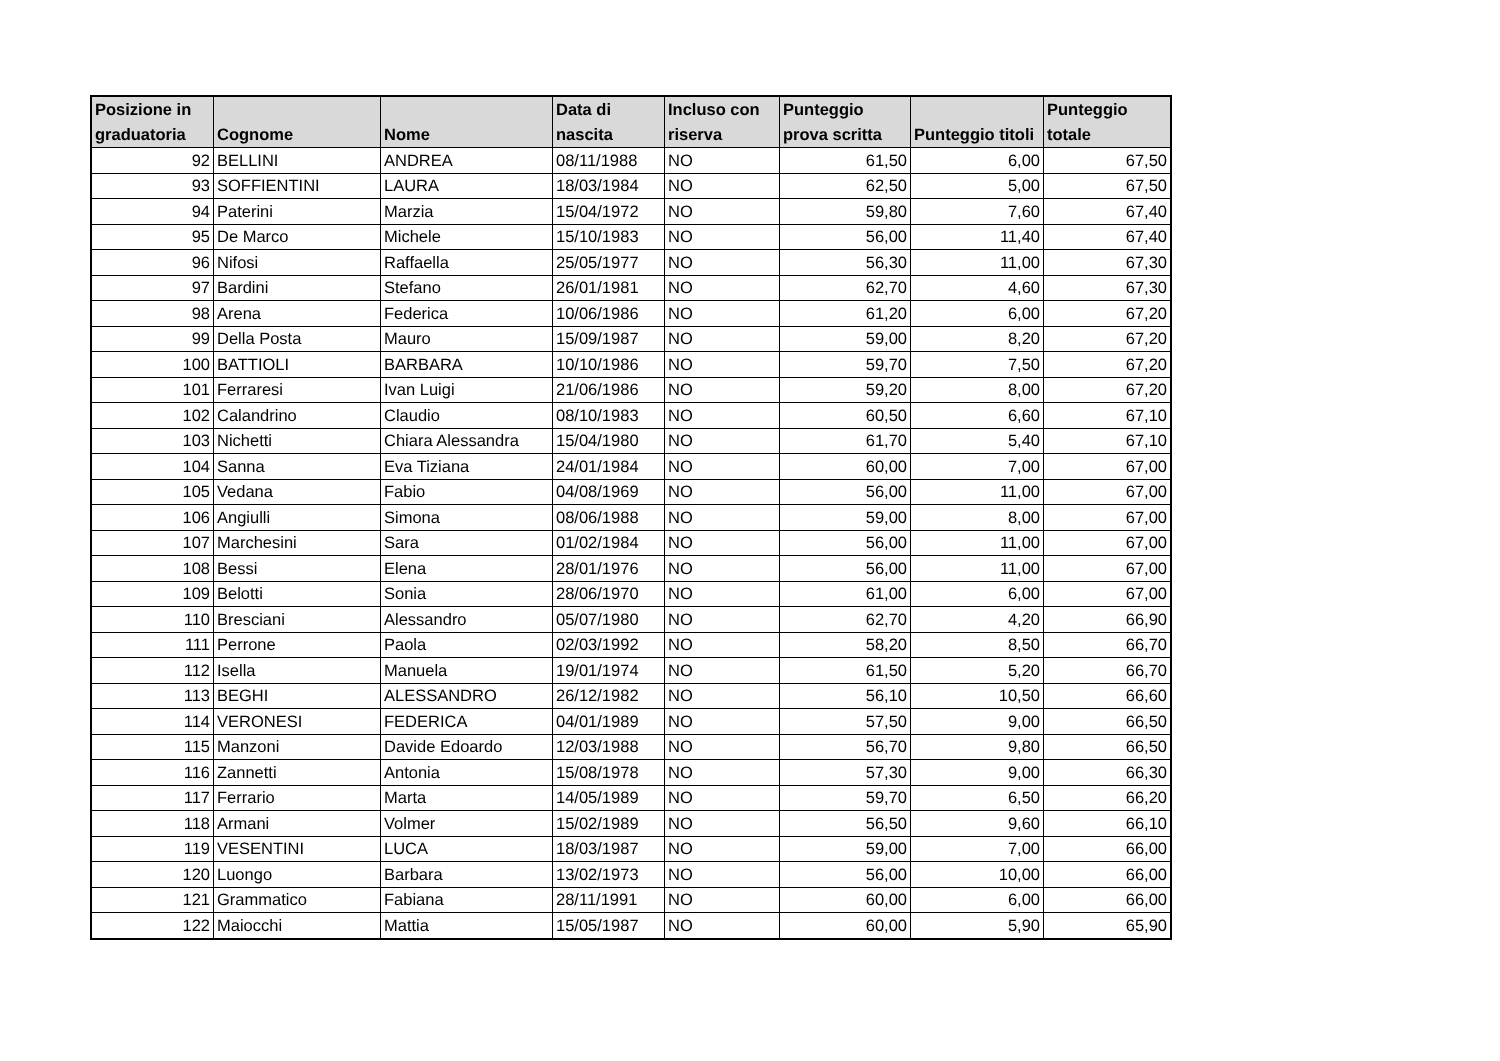| Posizione in graduatoria | Cognome | Nome | Data di nascita | Incluso con riserva | Punteggio prova scritta | Punteggio titoli | Punteggio totale |
| --- | --- | --- | --- | --- | --- | --- | --- |
| 92 | BELLINI | ANDREA | 08/11/1988 | NO | 61,50 | 6,00 | 67,50 |
| 93 | SOFFIENTINI | LAURA | 18/03/1984 | NO | 62,50 | 5,00 | 67,50 |
| 94 | Paterini | Marzia | 15/04/1972 | NO | 59,80 | 7,60 | 67,40 |
| 95 | De Marco | Michele | 15/10/1983 | NO | 56,00 | 11,40 | 67,40 |
| 96 | Nifosi | Raffaella | 25/05/1977 | NO | 56,30 | 11,00 | 67,30 |
| 97 | Bardini | Stefano | 26/01/1981 | NO | 62,70 | 4,60 | 67,30 |
| 98 | Arena | Federica | 10/06/1986 | NO | 61,20 | 6,00 | 67,20 |
| 99 | Della Posta | Mauro | 15/09/1987 | NO | 59,00 | 8,20 | 67,20 |
| 100 | BATTIOLI | BARBARA | 10/10/1986 | NO | 59,70 | 7,50 | 67,20 |
| 101 | Ferraresi | Ivan Luigi | 21/06/1986 | NO | 59,20 | 8,00 | 67,20 |
| 102 | Calandrino | Claudio | 08/10/1983 | NO | 60,50 | 6,60 | 67,10 |
| 103 | Nichetti | Chiara Alessandra | 15/04/1980 | NO | 61,70 | 5,40 | 67,10 |
| 104 | Sanna | Eva Tiziana | 24/01/1984 | NO | 60,00 | 7,00 | 67,00 |
| 105 | Vedana | Fabio | 04/08/1969 | NO | 56,00 | 11,00 | 67,00 |
| 106 | Angiulli | Simona | 08/06/1988 | NO | 59,00 | 8,00 | 67,00 |
| 107 | Marchesini | Sara | 01/02/1984 | NO | 56,00 | 11,00 | 67,00 |
| 108 | Bessi | Elena | 28/01/1976 | NO | 56,00 | 11,00 | 67,00 |
| 109 | Belotti | Sonia | 28/06/1970 | NO | 61,00 | 6,00 | 67,00 |
| 110 | Bresciani | Alessandro | 05/07/1980 | NO | 62,70 | 4,20 | 66,90 |
| 111 | Perrone | Paola | 02/03/1992 | NO | 58,20 | 8,50 | 66,70 |
| 112 | Isella | Manuela | 19/01/1974 | NO | 61,50 | 5,20 | 66,70 |
| 113 | BEGHI | ALESSANDRO | 26/12/1982 | NO | 56,10 | 10,50 | 66,60 |
| 114 | VERONESI | FEDERICA | 04/01/1989 | NO | 57,50 | 9,00 | 66,50 |
| 115 | Manzoni | Davide Edoardo | 12/03/1988 | NO | 56,70 | 9,80 | 66,50 |
| 116 | Zannetti | Antonia | 15/08/1978 | NO | 57,30 | 9,00 | 66,30 |
| 117 | Ferrario | Marta | 14/05/1989 | NO | 59,70 | 6,50 | 66,20 |
| 118 | Armani | Volmer | 15/02/1989 | NO | 56,50 | 9,60 | 66,10 |
| 119 | VESENTINI | LUCA | 18/03/1987 | NO | 59,00 | 7,00 | 66,00 |
| 120 | Luongo | Barbara | 13/02/1973 | NO | 56,00 | 10,00 | 66,00 |
| 121 | Grammatico | Fabiana | 28/11/1991 | NO | 60,00 | 6,00 | 66,00 |
| 122 | Maiocchi | Mattia | 15/05/1987 | NO | 60,00 | 5,90 | 65,90 |